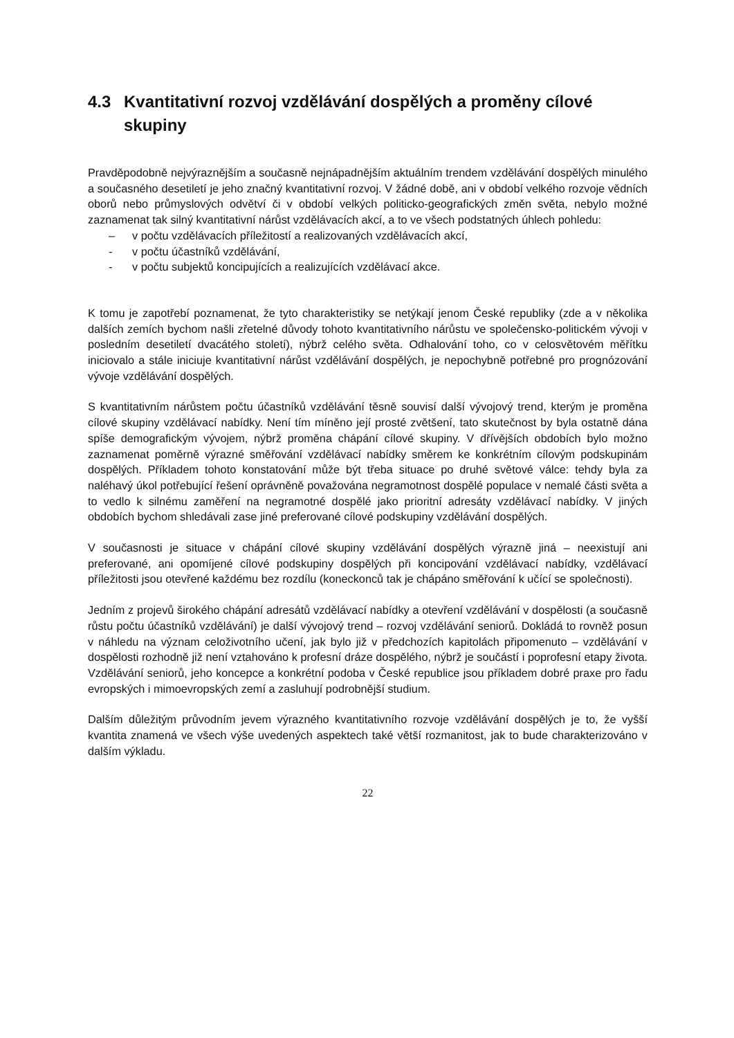4.3 Kvantitativní rozvoj vzdělávání dospělých a proměny cílové skupiny
Pravděpodobně nejvýraznějším a současně nejnápadnějším aktuálním trendem vzdělávání dospělých minulého a současného desetiletí je jeho značný kvantitativní rozvoj. V žádné době, ani v období velkého rozvoje vědních oborů nebo průmyslových odvětví či v období velkých politicko-geografických změn světa, nebylo možné zaznamenat tak silný kvantitativní nárůst vzdělávacích akcí, a to ve všech podstatných úhlech pohledu:
– v počtu vzdělávacích příležitostí a realizovaných vzdělávacích akcí,
- v počtu účastníků vzdělávání,
- v počtu subjektů koncipujících a realizujících vzdělávací akce.
K tomu je zapotřebí poznamenat, že tyto charakteristiky se netýkají jenom České republiky (zde a v několika dalších zemích bychom našli zřetelné důvody tohoto kvantitativního nárůstu ve společensko-politickém vývoji v posledním desetiletí dvacátého století), nýbrž celého světa. Odhalování toho, co v celosvětovém měřítku iniciovalo a stále iniciuje kvantitativní nárůst vzdělávání dospělých, je nepochybně potřebné pro prognózování vývoje vzdělávání dospělých.
S kvantitativním nárůstem počtu účastníků vzdělávání těsně souvisí další vývojový trend, kterým je proměna cílové skupiny vzdělávací nabídky. Není tím míněno její prosté zvětšení, tato skutečnost by byla ostatně dána spíše demografickým vývojem, nýbrž proměna chápání cílové skupiny. V dřívějších obdobích bylo možno zaznamenat poměrně výrazné směřování vzdělávací nabídky směrem ke konkrétním cílovým podskupinám dospělých. Příkladem tohoto konstatování může být třeba situace po druhé světové válce: tehdy byla za naléhavý úkol potřebující řešení oprávněně považována negramotnost dospělé populace v nemalé části světa a to vedlo k silnému zaměření na negramotné dospělé jako prioritní adresáty vzdělávací nabídky. V jiných obdobích bychom shledávali zase jiné preferované cílové podskupiny vzdělávání dospělých.
V současnosti je situace v chápání cílové skupiny vzdělávání dospělých výrazně jiná – neexistují ani preferované, ani opomíjené cílové podskupiny dospělých při koncipování vzdělávací nabídky, vzdělávací příležitosti jsou otevřené každému bez rozdílu (koneckonců tak je chápáno směřování k učící se společnosti).
Jedním z projevů širokého chápání adresátů vzdělávací nabídky a otevření vzdělávání v dospělosti (a současně růstu počtu účastníků vzdělávání) je další vývojový trend – rozvoj vzdělávání seniorů. Dokládá to rovněž posun v náhledu na význam celoživotního učení, jak bylo již v předchozích kapitolách připomenuto – vzdělávání v dospělosti rozhodně již není vztahováno k profesní dráze dospělého, nýbrž je součástí i poprofesní etapy života. Vzdělávání seniorů, jeho koncepce a konkrétní podoba v České republice jsou příkladem dobré praxe pro řadu evropských i mimoevropských zemí a zasluhují podrobnější studium.
Dalším důležitým průvodním jevem výrazného kvantitativního rozvoje vzdělávání dospělých je to, že vyšší kvantita znamená ve všech výše uvedených aspektech také větší rozmanitost, jak to bude charakterizováno v dalším výkladu.
22